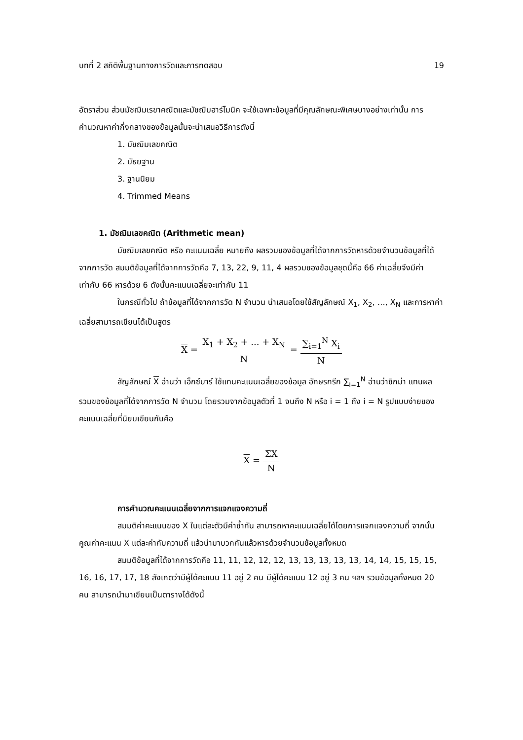บทที่ 2 สถิติพื้นฐานทางการวัดและการทดสอบ 19
อัตราส่วน ส่วนมัชฌิมเรขาคณิตและมัชฌิมฮาร์โมนิค จะใช้เฉพาะข้อมูลที่มีคุณลักษณะพิเศษบางอย่างเท่านั้น การคำนวณหาค่ากึ่งกลางของข้อมูลนั้นจะนำเสนอวิธีการดังนี้
1. มัชฌิมเลขคณิต
2. มัธยฐาน
3. ฐานนิยม
4. Trimmed Means
1. มัชฌิมเลขคณิต (Arithmetic mean)
มัชฌิมเลขคณิต หรือ คะแนนเฉลี่ย หมายถึง ผลรวมของข้อมูลที่ได้จากการวัดหารด้วยจำนวนข้อมูลที่ได้จากการวัด สมมติข้อมูลที่ได้จากการวัดคือ 7, 13, 22, 9, 11, 4 ผลรวมของข้อมูลชุดนี้คือ 66 ค่าเฉลี่ยจึงมีค่าเท่ากับ 66 หารด้วย 6 ดังนั้นคะแนนเฉลี่ยจะเท่ากับ 11
ในกรณีทั่วไป ถ้าข้อมูลที่ได้จากการวัด N จำนวน นำเสนอโดยใช้สัญลักษณ์ X<sub>1</sub>, X<sub>2</sub>, …, X<sub>N</sub> และการหาค่าเฉลี่ยสามารถเขียนได้เป็นสูตร
X = X<sub>1</sub> + X<sub>2</sub> + ... + X<sub>N</sub> N = ∑<sub>i=1</sub><sup>N</sup> X<sub>i</sub> N
สัญลักษณ์ X อ่านว่า เอ็กซ์บาร์ ใช้แทนคะแนนเฉลี่ยของข้อมูล อักษรกรีก ∑<sub>i=1</sub><sup>N</sup> อ่านว่าซิกม่า แทนผลรวมของข้อมูลที่ได้จากการวัด N จำนวน โดยรวมจากข้อมูลตัวที่ 1 จนถึง N หรือ i = 1 ถึง i = N รูปแบบง่ายของคะแนนเฉลี่ยที่นิยมเขียนกันคือ
X = ΣX N
การคำนวณคะแนนเฉลี่ยจากการแจกแจงความถี่
สมมติค่าคะแนนของ X ในแต่ละตัวมีค่าซ้ำกัน สามารถหาคะแนนเฉลี่ยได้โดยการแจกแจงความถี่ จากนั้นคูณค่าคะแนน X แต่ละค่ากับความถี่ แล้วนำมาบวกกันแล้วหารด้วยจำนวนข้อมูลทั้งหมด
สมมติข้อมูลที่ได้จากการวัดคือ 11, 11, 12, 12, 12, 13, 13, 13, 13, 13, 14, 14, 15, 15, 15, 16, 16, 17, 17, 18 สังเกตว่ามีผู้ได้คะแนน 11 อยู่ 2 คน มีผู้ได้คะแนน 12 อยู่ 3 คน ฯลฯ รวมข้อมูลทั้งหมด 20 คน สามารถนำมาเขียนเป็นตารางได้ดังนี้